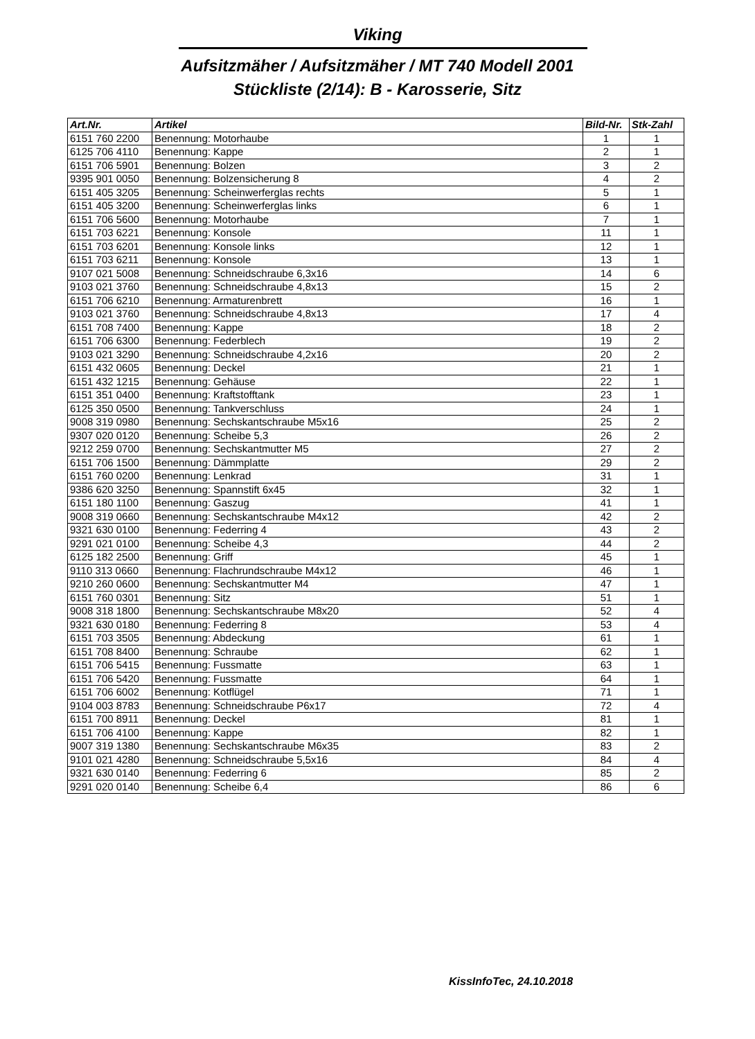Viking
Aufsitzmäher / Aufsitzmäher / MT 740 Modell 2001
Stückliste (2/14): B - Karosserie, Sitz
| Art.Nr. | Artikel | Bild-Nr. | Stk-Zahl |
| --- | --- | --- | --- |
| 6151 760 2200 | Benennung: Motorhaube | 1 | 1 |
| 6125 706 4110 | Benennung: Kappe | 2 | 1 |
| 6151 706 5901 | Benennung: Bolzen | 3 | 2 |
| 9395 901 0050 | Benennung: Bolzensicherung 8 | 4 | 2 |
| 6151 405 3205 | Benennung: Scheinwerferglas rechts | 5 | 1 |
| 6151 405 3200 | Benennung: Scheinwerferglas links | 6 | 1 |
| 6151 706 5600 | Benennung: Motorhaube | 7 | 1 |
| 6151 703 6221 | Benennung: Konsole | 11 | 1 |
| 6151 703 6201 | Benennung: Konsole links | 12 | 1 |
| 6151 703 6211 | Benennung: Konsole | 13 | 1 |
| 9107 021 5008 | Benennung: Schneidschraube 6,3x16 | 14 | 6 |
| 9103 021 3760 | Benennung: Schneidschraube 4,8x13 | 15 | 2 |
| 6151 706 6210 | Benennung: Armaturenbrett | 16 | 1 |
| 9103 021 3760 | Benennung: Schneidschraube 4,8x13 | 17 | 4 |
| 6151 708 7400 | Benennung: Kappe | 18 | 2 |
| 6151 706 6300 | Benennung: Federblech | 19 | 2 |
| 9103 021 3290 | Benennung: Schneidschraube 4,2x16 | 20 | 2 |
| 6151 432 0605 | Benennung: Deckel | 21 | 1 |
| 6151 432 1215 | Benennung: Gehäuse | 22 | 1 |
| 6151 351 0400 | Benennung: Kraftstofftank | 23 | 1 |
| 6125 350 0500 | Benennung: Tankverschluss | 24 | 1 |
| 9008 319 0980 | Benennung: Sechskantschraube M5x16 | 25 | 2 |
| 9307 020 0120 | Benennung: Scheibe 5,3 | 26 | 2 |
| 9212 259 0700 | Benennung: Sechskantmutter M5 | 27 | 2 |
| 6151 706 1500 | Benennung: Dämmplatte | 29 | 2 |
| 6151 760 0200 | Benennung: Lenkrad | 31 | 1 |
| 9386 620 3250 | Benennung: Spannstift 6x45 | 32 | 1 |
| 6151 180 1100 | Benennung: Gaszug | 41 | 1 |
| 9008 319 0660 | Benennung: Sechskantschraube M4x12 | 42 | 2 |
| 9321 630 0100 | Benennung: Federring 4 | 43 | 2 |
| 9291 021 0100 | Benennung: Scheibe 4,3 | 44 | 2 |
| 6125 182 2500 | Benennung: Griff | 45 | 1 |
| 9110 313 0660 | Benennung: Flachrundschraube M4x12 | 46 | 1 |
| 9210 260 0600 | Benennung: Sechskantmutter M4 | 47 | 1 |
| 6151 760 0301 | Benennung: Sitz | 51 | 1 |
| 9008 318 1800 | Benennung: Sechskantschraube M8x20 | 52 | 4 |
| 9321 630 0180 | Benennung: Federring 8 | 53 | 4 |
| 6151 703 3505 | Benennung: Abdeckung | 61 | 1 |
| 6151 708 8400 | Benennung: Schraube | 62 | 1 |
| 6151 706 5415 | Benennung: Fussmatte | 63 | 1 |
| 6151 706 5420 | Benennung: Fussmatte | 64 | 1 |
| 6151 706 6002 | Benennung: Kotflügel | 71 | 1 |
| 9104 003 8783 | Benennung: Schneidschraube P6x17 | 72 | 4 |
| 6151 700 8911 | Benennung: Deckel | 81 | 1 |
| 6151 706 4100 | Benennung: Kappe | 82 | 1 |
| 9007 319 1380 | Benennung: Sechskantschraube M6x35 | 83 | 2 |
| 9101 021 4280 | Benennung: Schneidschraube 5,5x16 | 84 | 4 |
| 9321 630 0140 | Benennung: Federring 6 | 85 | 2 |
| 9291 020 0140 | Benennung: Scheibe 6,4 | 86 | 6 |
KissInfoTec, 24.10.2018